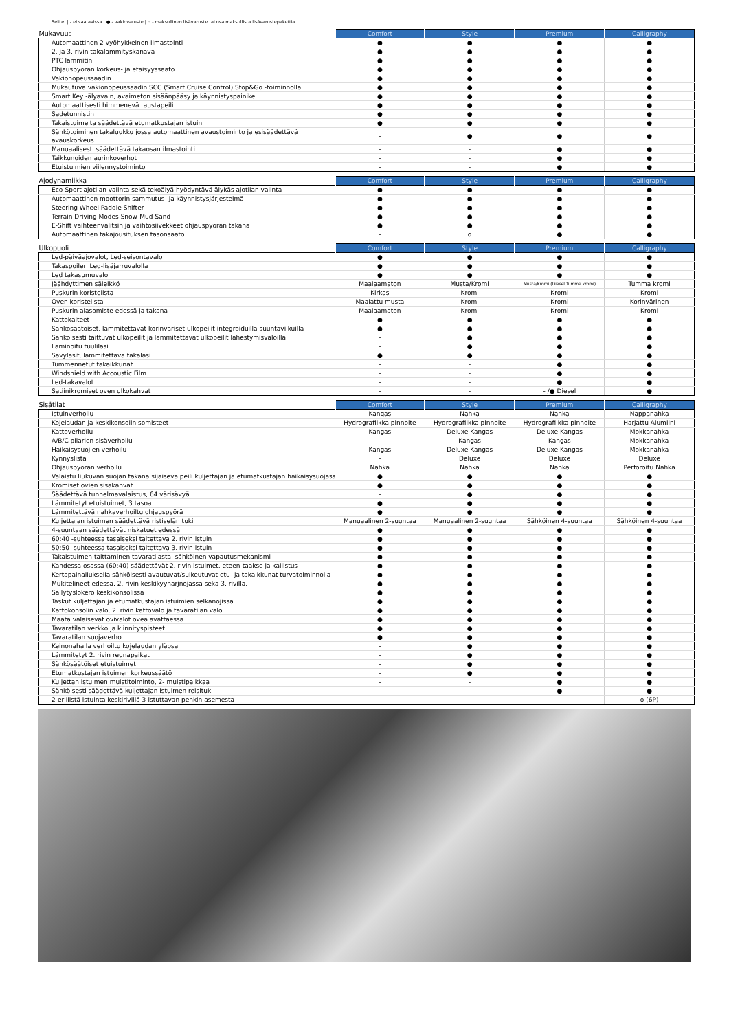Selite: | - ei saatavissa | ● - vakiovaruste | o - maksullinen lisävaruste tai osa maksullista lisävarustepakettia
| Mukavuus | Comfort | Style | Premium | Calligraphy |
| --- | --- | --- | --- | --- |
| Automaattinen 2-vyöhykkeinen ilmastointi | ● | ● | ● | ● |
| 2. ja 3. rivin takalämmityskanava | ● | ● | ● | ● |
| PTC lämmitin | ● | ● | ● | ● |
| Ohjauspyörän korkeus- ja etäisyyssäätö | ● | ● | ● | ● |
| Vakionopeussäädin | ● | ● | ● | ● |
| Mukautuva vakionopeussäädin SCC (Smart Cruise Control) Stop&Go -toiminnolla | ● | ● | ● | ● |
| Smart Key -älyavain, avaimeton sisäänpääsy ja käynnistyspainike | ● | ● | ● | ● |
| Automaattisesti himmenevä taustapeili | ● | ● | ● | ● |
| Sadetunnistin | ● | ● | ● | ● |
| Takaistuimelta säädettävä etumatkustajan istuin | ● | ● | ● | ● |
| Sähkötoiminen takaluukku jossa automaattinen avaustoiminto ja esisäädettävä avauskorkeus | - | ● | ● | ● |
| Manuaalisesti säädettävä takaosan ilmastointi | - | - | ● | ● |
| Taikkunoiden aurinkoverhot | - | - | ● | ● |
| Etuistuimien viilennystoiminto | - | - | ● | ● |
| Ajodynamiikka | Comfort | Style | Premium | Calligraphy |
| --- | --- | --- | --- | --- |
| Eco-Sport ajotilan valinta sekä tekoälyä hyödyntävä älykäs ajotilan valinta | ● | ● | ● | ● |
| Automaattinen moottorin sammutus- ja käynnistysjärjestelmä | ● | ● | ● | ● |
| Steering Wheel Paddle Shifter | ● | ● | ● | ● |
| Terrain Driving Modes Snow-Mud-Sand | ● | ● | ● | ● |
| E-Shift vaihteenvalitsin ja vaihtosiivekkeet ohjauspyörän takana | ● | ● | ● | ● |
| Automaattinen takajousituksen tasonsäätö | - | o | ● | ● |
| Ulkopuoli | Comfort | Style | Premium | Calligraphy |
| --- | --- | --- | --- | --- |
| Led-päiväajovalot, Led-seisontavalo | ● | ● | ● | ● |
| Takaspoileri Led-lisäjarruvalolla | ● | ● | ● | ● |
| Led takasumuvalo | ● | ● | ● | ● |
| Jäähdyttimen säleikkö | Maalaamaton | Musta/Kromi | Musta/Kromi (Diesel Tumma kromi) | Tumma kromi |
| Puskurin koristelista | Kirkas | Kromi | Kromi | Kromi |
| Oven koristelista | Maalattu musta | Kromi | Kromi | Korinvärinen |
| Puskurin alasomiste edessä ja takana | Maalaamaton | Kromi | Kromi | Kromi |
| Kattokaiteet | ● | ● | ● | ● |
| Sähkösäätöiset, lämmitettävät korinväriset ulkopeilit integroiduilla suuntavilkuilla | ● | ● | ● | ● |
| Sähköisesti taittuvat ulkopeilit ja lämmitettävät ulkopeilit lähestymisvaloilla | - | ● | ● | ● |
| Laminoitu tuulilasi | - | ● | ● | ● |
| Sävylasit, lämmitettävä takalasi. | ● | ● | ● | ● |
| Tummennetut takaikkunat | - | - | ● | ● |
| Windshield with Accoustic Film | - | - | ● | ● |
| Led-takavalot | - | - | ● | ● |
| Satiinikromiset oven ulkokahvat | - | - | - /● Diesel | ● |
| Sisätilat | Comfort | Style | Premium | Calligraphy |
| --- | --- | --- | --- | --- |
| Istuinverhoilu | Kangas | Nahka | Nahka | Nappanahka |
| Kojelaudan ja keskikonsolin somisteet | Hydrografiikka pinnoite | Hydrografiikka pinnoite | Hydrografiikka pinnoite | Harjattu Alumiini |
| Kattoverhoilu | Kangas | Deluxe Kangas | Deluxe Kangas | Mokkanahka |
| A/B/C pilarien sisäverhoilu | - | Kangas | Kangas | Mokkanahka |
| Häikäisysuojien verhoilu | Kangas | Deluxe Kangas | Deluxe Kangas | Mokkanahka |
| Kynnyslista | - | Deluxe | Deluxe | Deluxe |
| Ohjauspyörän verhoilu | Nahka | Nahka | Nahka | Perforoitu Nahka |
| Valaistu liukuvan suojan takana sijaiseva peili kuljettajan ja etumatkustajan häikäisysuojassa | ● | ● | ● | ● |
| Kromiset ovien sisäkahvat | ● | ● | ● | ● |
| Säädettävä tunnelmavalaistus, 64 värisävyä | - | ● | ● | ● |
| Lämmitetyt etuistuimet, 3 tasoa | ● | ● | ● | ● |
| Lämmitettävä nahkaverhoiltu ohjauspyörä | ● | ● | ● | ● |
| Kuljettajan istuimen säädettävä ristiselän tuki | Manuaalinen 2-suuntaa | Manuaalinen 2-suuntaa | Sähköinen 4-suuntaa | Sähköinen 4-suuntaa |
| 4-suuntaan säädettävät niskatuet edessä | ● | ● | ● | ● |
| 60:40 -suhteessa tasaiseksi taitettava 2. rivin istuin | ● | ● | ● | ● |
| 50:50 -suhteessa tasaiseksi taitettava 3. rivin istuin | ● | ● | ● | ● |
| Takaistuimen taittaminen tavaratilasta, sähköinen vapautusmekanismi | ● | ● | ● | ● |
| Kahdessa osassa (60:40) säädettävät 2. rivin istuimet, eteen-taakse ja kallistus | ● | ● | ● | ● |
| Kertapainalluksella sähköisesti avautuvat/sulkeutuvat etu- ja takaikkunat turvatoiminnolla | ● | ● | ● | ● |
| Mukitelineet edessä, 2. rivin keskikyynärjnojassa sekä 3. rivillä. | ● | ● | ● | ● |
| Säilytyslokero keskikonsolissa | ● | ● | ● | ● |
| Taskut kuljettajan ja etumatkustajan istuimien selkänojissa | ● | ● | ● | ● |
| Kattokonsolin valo, 2. rivin kattovalo ja tavaratilan valo | ● | ● | ● | ● |
| Maata valaisevat ovivalot ovea avattaessa | ● | ● | ● | ● |
| Tavaratilan verkko ja kiinnityspisteet | ● | ● | ● | ● |
| Tavaratilan suojaverho | ● | ● | ● | ● |
| Keinonahalla verhoiltu kojelaudan yläosa | - | ● | ● | ● |
| Lämmitetyt 2. rivin reunapaikat | - | ● | ● | ● |
| Sähkösäätöiset etuistuimet | - | ● | ● | ● |
| Etumatkustajan istuimen korkeussäätö | - | ● | ● | ● |
| Kuljettan istuimen muistitoiminto, 2- muistipaikkaa | - | - | ● | ● |
| Sähköisesti säädettävä kuljettajan istuimen reisituki | - | - | ● | ● |
| 2-erillistä istuinta keskirivillä 3-istuttavan penkin asemesta | - | - | - | o (6P) |